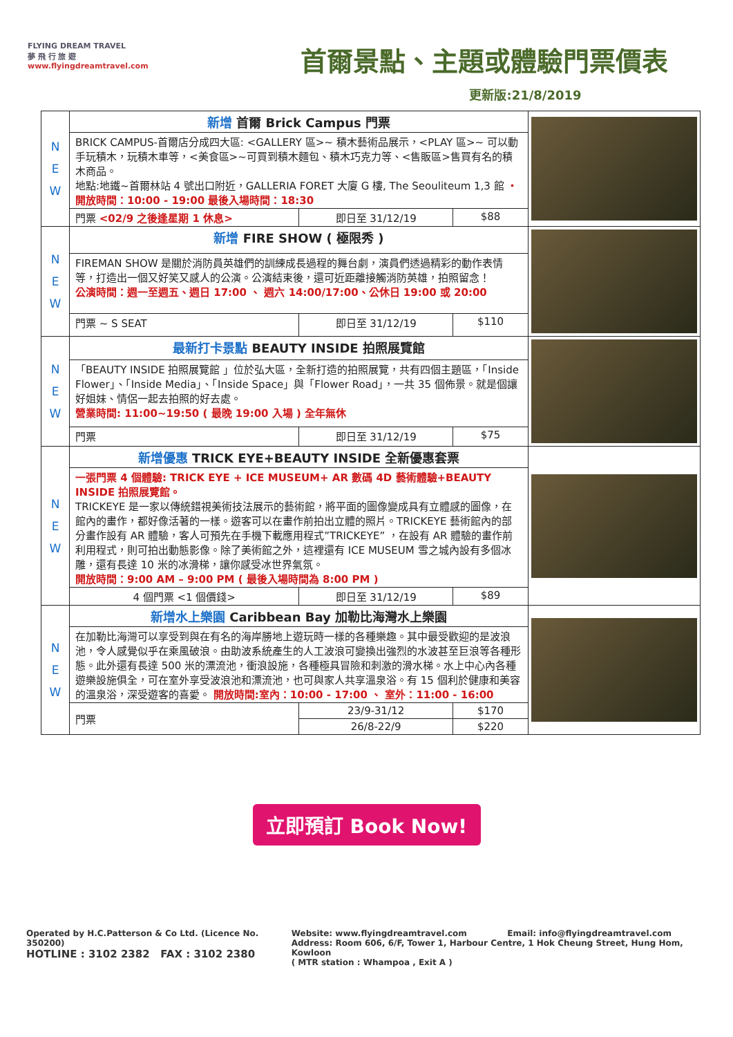FLYING DREAM TRAVEL
夢 飛 行 旅 遊
www.flyingdreamtravel.com
首爾景點、主題或體驗門票價表
更新版:21/8/2019
| N E W | 新增 首爾 Brick Campus 門票 | | | |
| | BRICK CAMPUS-首爾店分成四大區: <GALLERY 區>~ 積木藝術品展示，<PLAY 區>~ 可以動手玩積木，玩積木車等，<美食區>~可買到積木麵包、積木巧克力等、<售販區>售買有名的積木商品。 地點:地鐵~首爾林站 4 號出口附近，GALLERIA FORET 大廈 G 樓, The Seouliteum 1,3 館 ・開放時間：10:00 - 19:00 最後入場時間：18:30 | | | |
| | 門票 <02/9 之後逢星期 1 休息> | 即日至 31/12/19 | $88 | |
| N E W | 新增 FIRE SHOW ( 極限秀 ) | | | |
| | FIREMAN SHOW 是關於消防員英雄們的訓練成長過程的舞台劇，演員們透過精彩的動作表情等，打造出一個又好笑又感人的公演。公演結束後，還可近距離接觸消防英雄，拍照留念！ 公演時間：週一至週五、週日 17:00 、 週六 14:00/17:00、公休日 19:00 或 20:00 | | | |
| | 門票 ~ S SEAT | 即日至 31/12/19 | $110 | |
| N E W | 最新打卡景點 BEAUTY INSIDE 拍照展覽館 | | | |
| | 「BEAUTY INSIDE 拍照展覽館 」位於弘大區，全新打造的拍照展覽，共有四個主題區，「Inside Flower」、「Inside Media」、「Inside Space」與「Flower Road」，一共 35 個佈景。就是個讓好姐妹、情侶一起去拍照的好去處。 營業時間: 11:00~19:50 ( 最晚 19:00 入場 ) 全年無休 | | | |
| | 門票 | 即日至 31/12/19 | $75 | |
| N E W | 新增優惠 TRICK EYE+BEAUTY INSIDE 全新優惠套票 | | | |
| | 一張門票 4 個體驗: TRICK EYE + ICE MUSEUM+ AR 數碼 4D 藝術體驗+BEAUTY INSIDE 拍照展覽館。 TRICKEYE 是一家以傳統錯視美術技法展示的藝術館，將平面的圖像變成具有立體感的圖像，在館內的畫作，都好像活著的一樣。遊客可以在畫作前拍出立體的照片。TRICKEYE 藝術館內的部分畫作設有 AR 體驗，客人可預先在手機下載應用程式”TRICKEYE” ，在設有 AR 體驗的畫作前利用程式，則可拍出動態影像。除了美術館之外，這裡還有 ICE MUSEUM 雪之城內設有多個冰雕，還有長達 10 米的冰滑梯，讓你感受冰世界氣氛。 開放時間：9:00 AM – 9:00 PM ( 最後入場時間為 8:00 PM ) | | | |
| | 4 個門票 <1 個價錢> | 即日至 31/12/19 | $89 | |
| N E W | 新增水上樂園 Caribbean Bay 加勒比海灣水上樂園 | | | |
| | 在加勒比海灣可以享受到與在有名的海岸勝地上遊玩時一樣的各種樂趣。其中最受歡迎的是波浪池，令人感覺似乎在乘風破浪。由助波系統產生的人工波浪可變換出強烈的水波甚至巨浪等各種形態。此外還有長達 500 米的漂流池，衝浪設施，各種極具冒險和刺激的滑水梯。水上中心內各種遊樂設施俱全，可在室外享受波浪池和漂流池，也可與家人共享溫泉浴。有 15 個利於健康和美容的溫泉浴，深受遊客的喜愛。 開放時間:室內：10:00 - 17:00 、 室外：11:00 - 16:00 | | | |
| | 門票 | 23/9-31/12 | $170 | |
| | | 26/8-22/9 | $220 | |
立即預訂 Book Now!
Operated by H.C.Patterson & Co Ltd. (Licence No. 350200)
HOTLINE : 3102 2382 FAX : 3102 2380
Website: www.flyingdreamtravel.com Email: info@flyingdreamtravel.com
Address: Room 606, 6/F, Tower 1, Harbour Centre, 1 Hok Cheung Street, Hung Hom, Kowloon
( MTR station : Whampoa , Exit A )